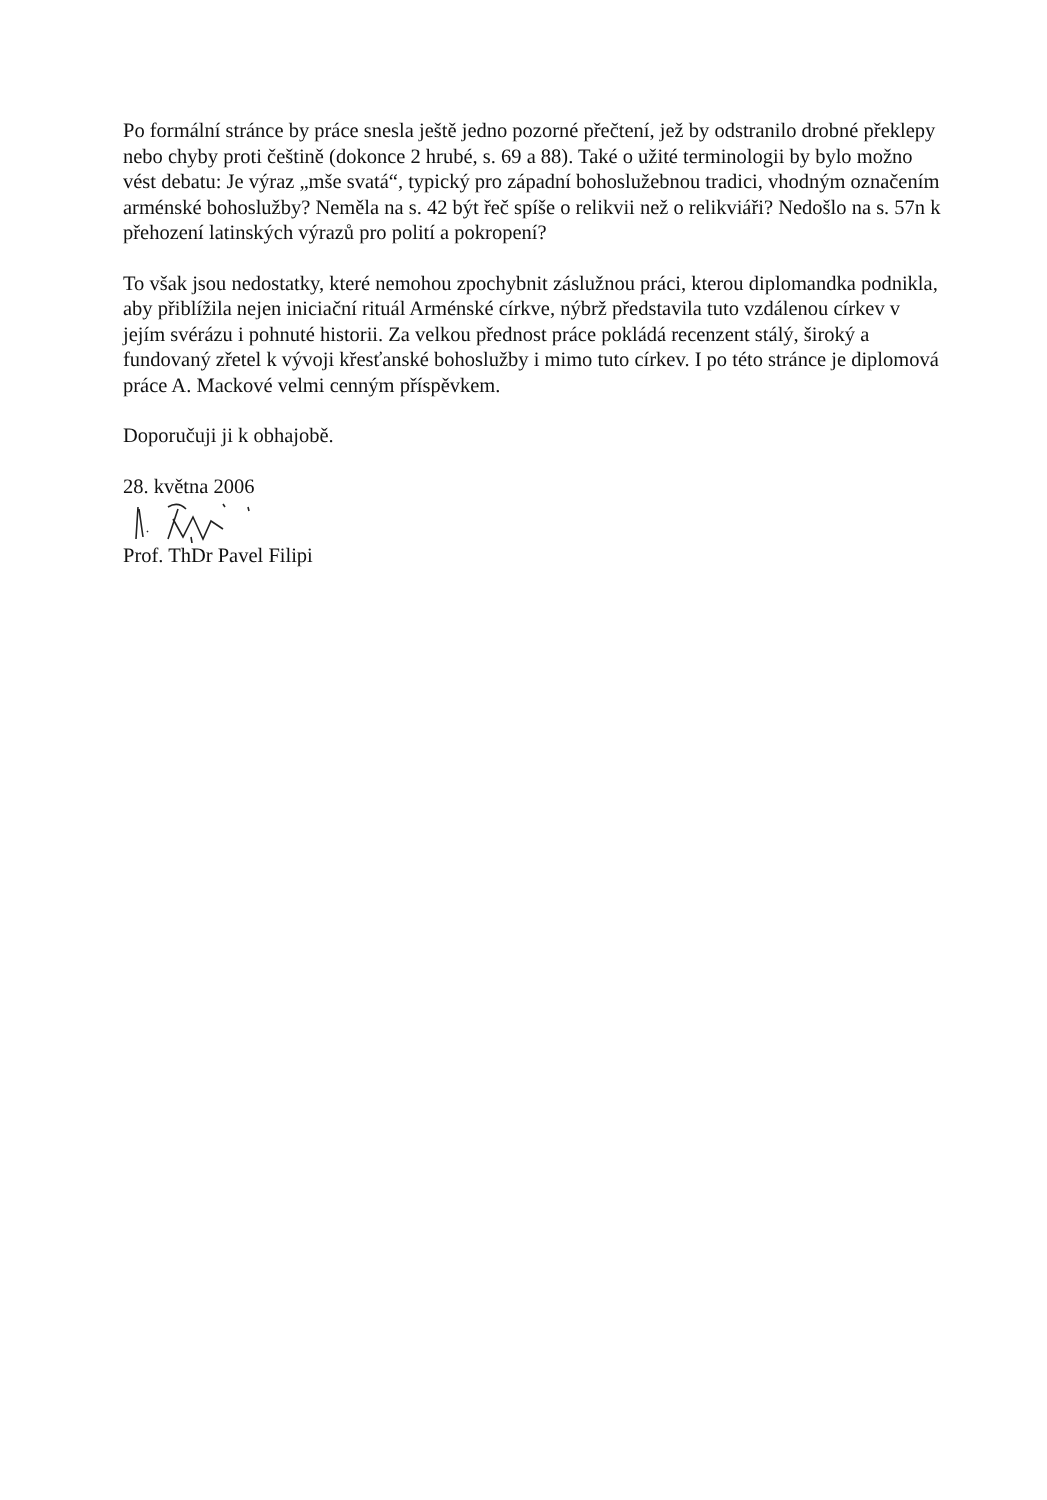Po formální stránce by práce snesla ještě jedno pozorné přečtení, jež by odstranilo drobné překlepy nebo chyby proti češtině (dokonce 2 hrubé, s. 69 a 88). Také o užité terminologii by bylo možno vést debatu: Je výraz „mše svatá“, typický pro západní bohoslužebnou tradici, vhodným označením arménské bohoslužby? Neměla na s. 42 být řeč spíše o relikvii než o relikviáři? Nedošlo na s. 57n k přehození latinských výrazů pro polití a pokropení?
To však jsou nedostatky, které nemohou zpochybnit záslužnou práci, kterou diplomandka podnikla, aby přiblížila nejen iniciační rituál Arménské církve, nýbrž představila tuto vzdálenou církev v jejím svérázu i pohnuté historii. Za velkou přednost práce pokládá recenzent stálý, široký a fundovaný zřetel k vývoji křesťanské bohoslužby i mimo tuto církev. I po této stránce je diplomová práce A. Mackové velmi cenným příspěvkem.
Doporučuji ji k obhajobě.
28. května 2006
Prof. ThDr Pavel Filipi